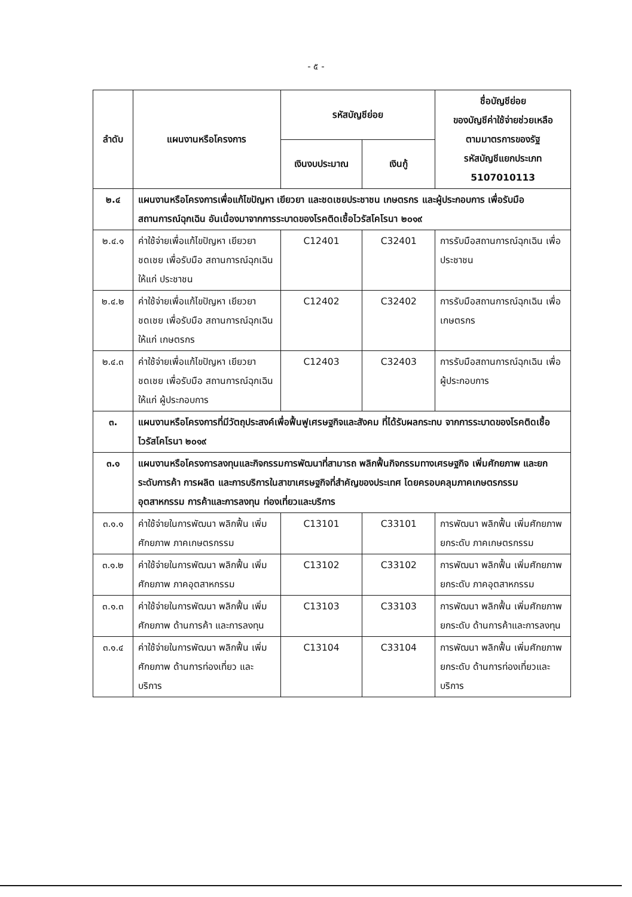- ๕ -
| ลำดับ | แผนงานหรือโครงการ | รหัสบัญชีย่อย | | ชื่อบัญชีย่อย ของบัญชีค่าใช้จ่ายช่วยเหลือ ตามมาตรการของรัฐ รหัสบัญชีแยกประเภท 5107010113 |
| --- | --- | --- | --- | --- |
| | | เงินงบประมาณ | เงินกู้ | |
| ๒.๔ | แผนงานหรือโครงการเพื่อแก้ไขปัญหา เยียวยา และชดเชยประชาชน เกษตรกร และผู้ประกอบการ เพื่อรับมือสถานการณ์ฉุกเฉิน อันเนื่องมาจากการระบาดของโรคติดเชื้อไวรัสโคโรนา ๒๐๑๙ | | | |
| ๒.๔.๑ | ค่าใช้จ่ายเพื่อแก้ไขปัญหา เยียวยา ชดเชย เพื่อรับมือ สถานการณ์ฉุกเฉิน ให้แก่ ประชาชน | C12401 | C32401 | การรับมือสถานการณ์ฉุกเฉิน เพื่อประชาชน |
| ๒.๔.๒ | ค่าใช้จ่ายเพื่อแก้ไขปัญหา เยียวยา ชดเชย เพื่อรับมือ สถานการณ์ฉุกเฉิน ให้แก่ เกษตรกร | C12402 | C32402 | การรับมือสถานการณ์ฉุกเฉิน เพื่อเกษตรกร |
| ๒.๔.๓ | ค่าใช้จ่ายเพื่อแก้ไขปัญหา เยียวยา ชดเชย เพื่อรับมือ สถานการณ์ฉุกเฉิน ให้แก่ ผู้ประกอบการ | C12403 | C32403 | การรับมือสถานการณ์ฉุกเฉิน เพื่อผู้ประกอบการ |
| ๓. | แผนงานหรือโครงการที่มีวัตถุประสงค์เพื่อฟื้นฟูเศรษฐกิจและสังคม ที่ได้รับผลกระทบ จากการระบาดของโรคติดเชื้อไวรัสโคโรนา ๒๐๑๙ | | | |
| ๓.๑ | แผนงานหรือโครงการลงทุนและกิจกรรมการพัฒนาที่สามารถ พลิกฟื้นกิจกรรมทางเศรษฐกิจ เพิ่มศักยภาพ และยกระดับการค้า การผลิต และการบริการในสาขาเศรษฐกิจที่สำคัญของประเทศ โดยครอบคลุมภาคเกษตรกรรม อุตสาหกรรม การค้าและการลงทุน ท่องเที่ยวและบริการ | | | |
| ๓.๑.๑ | ค่าใช้จ่ายในการพัฒนา พลิกฟื้น เพิ่มศักยภาพ ภาคเกษตรกรรม | C13101 | C33101 | การพัฒนา พลิกฟื้น เพิ่มศักยภาพ ยกระดับ ภาคเกษตรกรรม |
| ๓.๑.๒ | ค่าใช้จ่ายในการพัฒนา พลิกฟื้น เพิ่มศักยภาพ ภาคอุตสาหกรรม | C13102 | C33102 | การพัฒนา พลิกฟื้น เพิ่มศักยภาพ ยกระดับ ภาคอุตสาหกรรม |
| ๓.๑.๓ | ค่าใช้จ่ายในการพัฒนา พลิกฟื้น เพิ่มศักยภาพ ด้านการค้า และการลงทุน | C13103 | C33103 | การพัฒนา พลิกฟื้น เพิ่มศักยภาพ ยกระดับ ด้านการค้าและการลงทุน |
| ๓.๑.๔ | ค่าใช้จ่ายในการพัฒนา พลิกฟื้น เพิ่มศักยภาพ ด้านการท่องเที่ยว และบริการ | C13104 | C33104 | การพัฒนา พลิกฟื้น เพิ่มศักยภาพ ยกระดับ ด้านการท่องเที่ยวและบริการ |